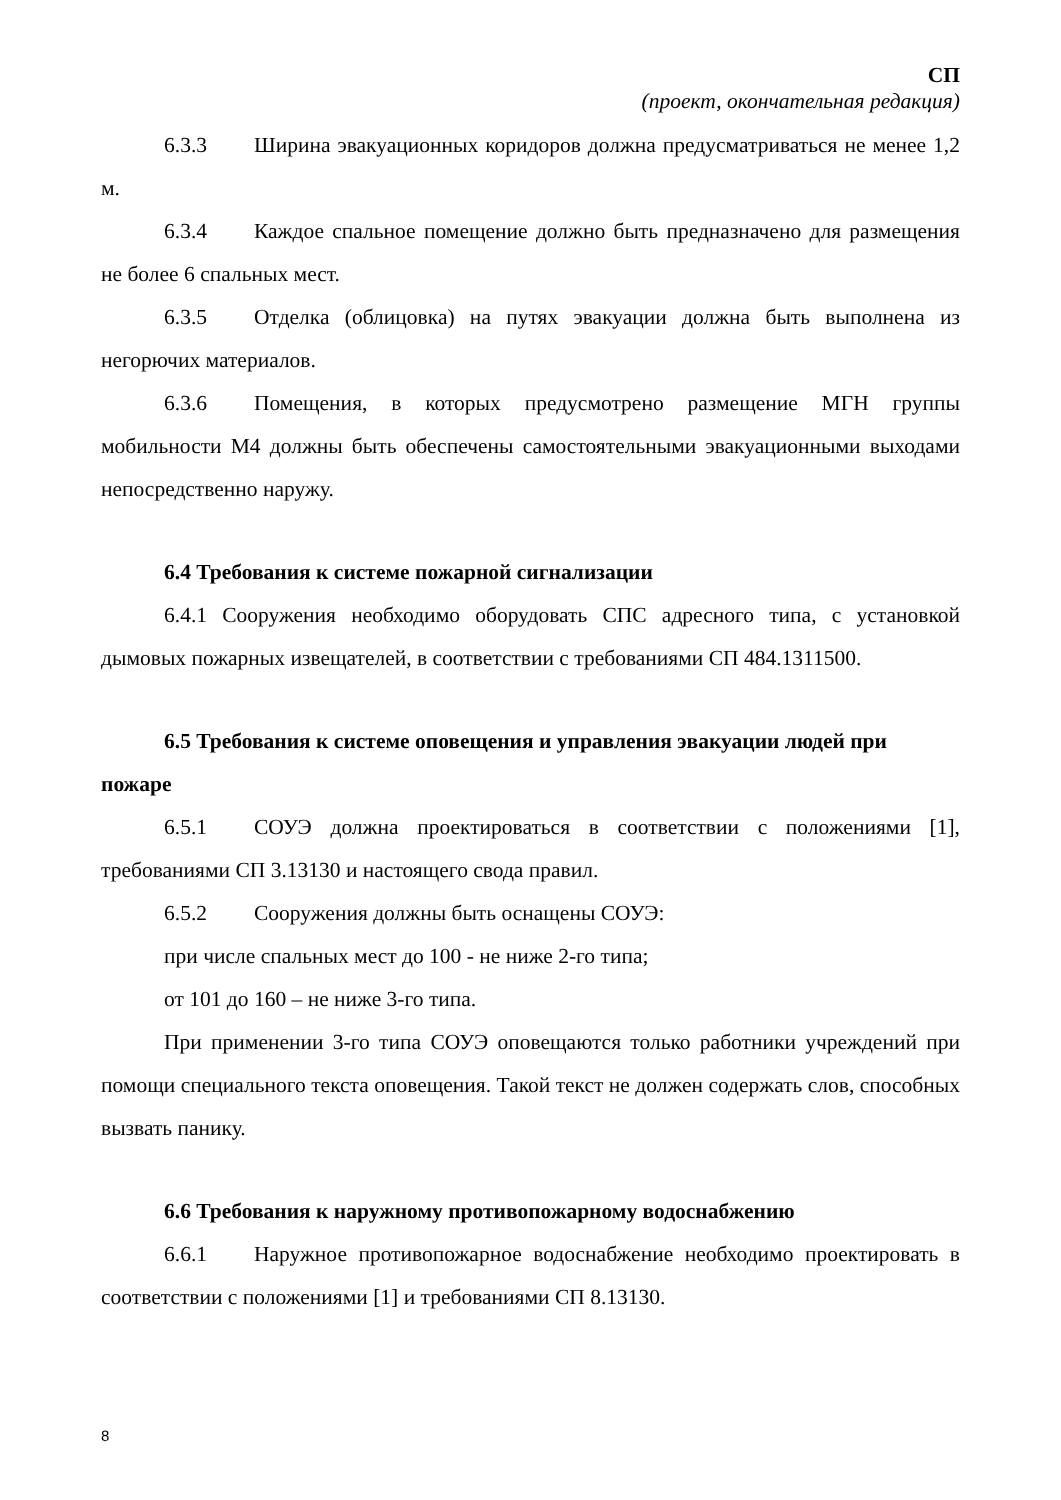СП
(проект, окончательная редакция)
6.3.3 Ширина эвакуационных коридоров должна предусматриваться не менее 1,2 м.
6.3.4 Каждое спальное помещение должно быть предназначено для размещения не более 6 спальных мест.
6.3.5 Отделка (облицовка) на путях эвакуации должна быть выполнена из негорючих материалов.
6.3.6 Помещения, в которых предусмотрено размещение МГН группы мобильности М4 должны быть обеспечены самостоятельными эвакуационными выходами непосредственно наружу.
6.4 Требования к системе пожарной сигнализации
6.4.1 Сооружения необходимо оборудовать СПС адресного типа, с установкой дымовых пожарных извещателей, в соответствии с требованиями СП 484.1311500.
6.5 Требования к системе оповещения и управления эвакуации людей при пожаре
6.5.1 СОУЭ должна проектироваться в соответствии с положениями [1], требованиями СП 3.13130 и настоящего свода правил.
6.5.2 Сооружения должны быть оснащены СОУЭ:
при числе спальных мест до 100 - не ниже 2-го типа;
от 101 до 160 – не ниже 3-го типа.
При применении 3-го типа СОУЭ оповещаются только работники учреждений при помощи специального текста оповещения. Такой текст не должен содержать слов, способных вызвать панику.
6.6 Требования к наружному противопожарному водоснабжению
6.6.1 Наружное противопожарное водоснабжение необходимо проектировать в соответствии с положениями [1] и требованиями СП 8.13130.
8